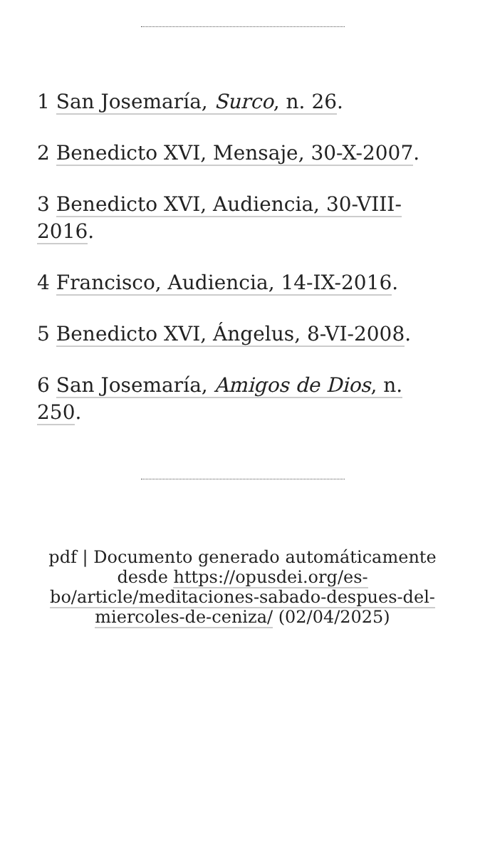1 San Josemaría, Surco, n. 26.
2 Benedicto XVI, Mensaje, 30-X-2007.
3 Benedicto XVI, Audiencia, 30-VIII-2016.
4 Francisco, Audiencia, 14-IX-2016.
5 Benedicto XVI, Ángelus, 8-VI-2008.
6 San Josemaría, Amigos de Dios, n. 250.
pdf | Documento generado automáticamente desde https://opusdei.org/es-bo/article/meditaciones-sabado-despues-del-miercoles-de-ceniza/ (02/04/2025)